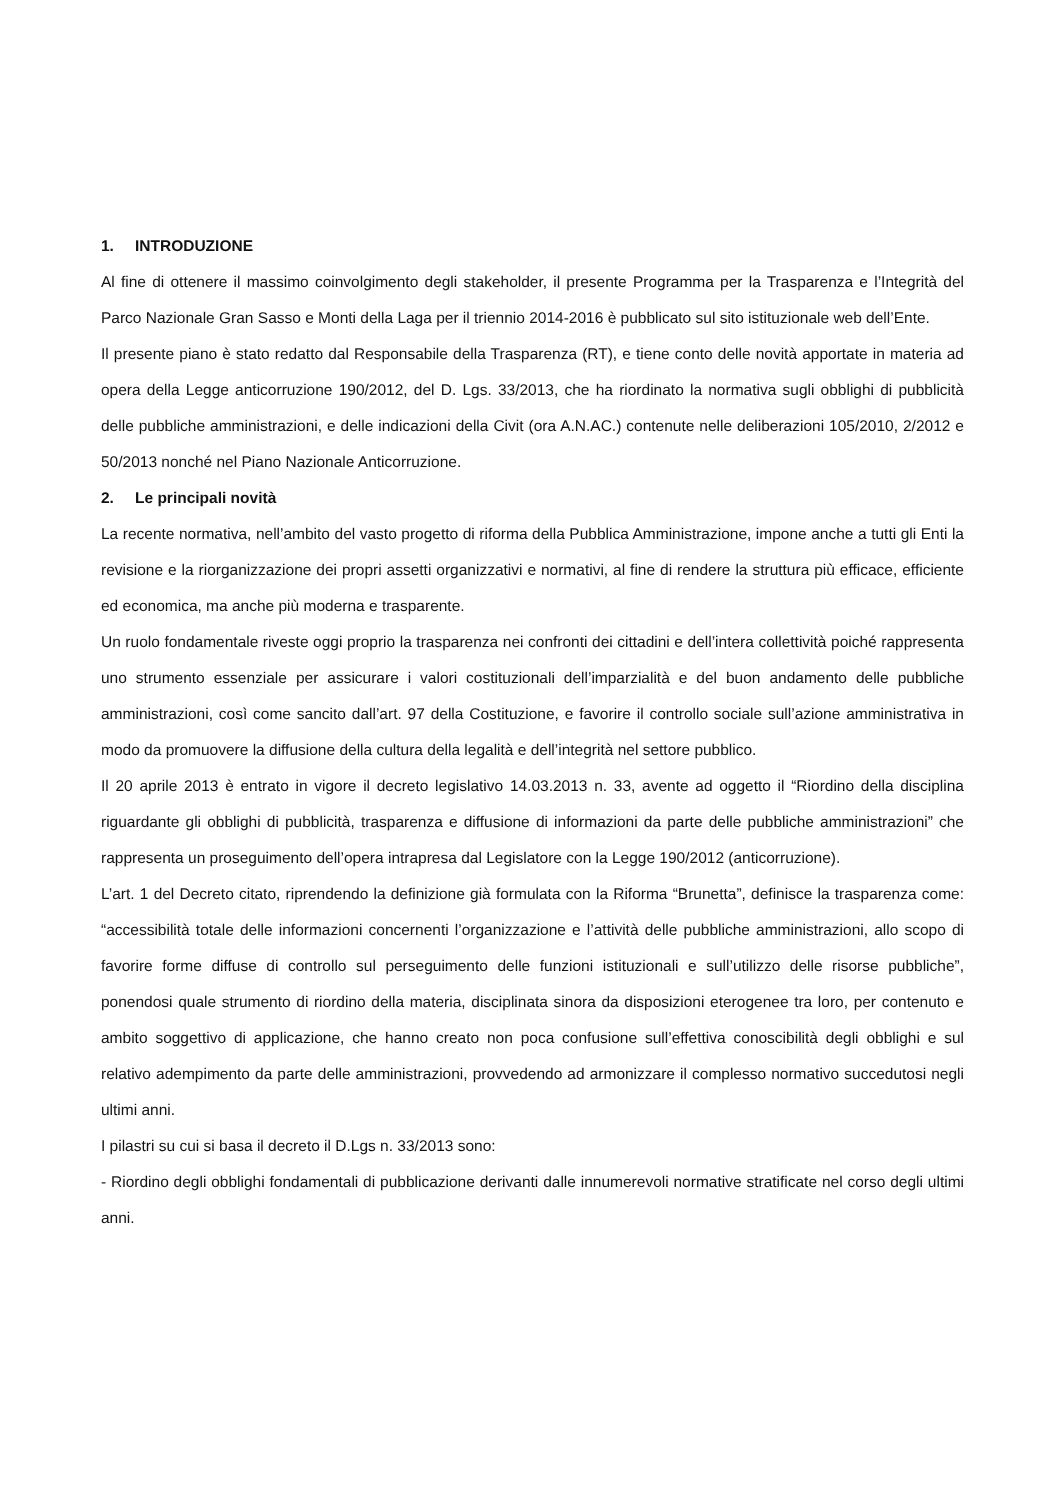1. INTRODUZIONE
Al fine di ottenere il massimo coinvolgimento degli stakeholder, il presente Programma per la Trasparenza e l’Integrità del Parco Nazionale Gran Sasso e Monti della Laga per il triennio 2014-2016 è pubblicato sul sito istituzionale web dell’Ente.
Il presente piano è stato redatto dal Responsabile della Trasparenza (RT), e tiene conto delle novità apportate in materia ad opera della Legge anticorruzione 190/2012, del D. Lgs. 33/2013, che ha riordinato la normativa sugli obblighi di pubblicità delle pubbliche amministrazioni, e delle indicazioni della Civit (ora A.N.AC.) contenute nelle deliberazioni 105/2010, 2/2012 e 50/2013 nonché nel Piano Nazionale Anticorruzione.
2. Le principali novità
La recente normativa, nell’ambito del vasto progetto di riforma della Pubblica Amministrazione, impone anche a tutti gli Enti la revisione e la riorganizzazione dei propri assetti organizzativi e normativi, al fine di rendere la struttura più efficace, efficiente ed economica, ma anche più moderna e trasparente.
Un ruolo fondamentale riveste oggi proprio la trasparenza nei confronti dei cittadini e dell’intera collettività poiché rappresenta uno strumento essenziale per assicurare i valori costituzionali dell’imparzialità e del buon andamento delle pubbliche amministrazioni, così come sancito dall’art. 97 della Costituzione, e favorire il controllo sociale sull’azione amministrativa in modo da promuovere la diffusione della cultura della legalità e dell’integrità nel settore pubblico.
Il 20 aprile 2013 è entrato in vigore il decreto legislativo 14.03.2013 n. 33, avente ad oggetto il “Riordino della disciplina riguardante gli obblighi di pubblicità, trasparenza e diffusione di informazioni da parte delle pubbliche amministrazioni” che rappresenta un proseguimento dell’opera intrapresa dal Legislatore con la Legge 190/2012 (anticorruzione).
L’art. 1 del Decreto citato, riprendendo la definizione già formulata con la Riforma “Brunetta”, definisce la trasparenza come: “accessibilità totale delle informazioni concernenti l’organizzazione e l’attività delle pubbliche amministrazioni, allo scopo di favorire forme diffuse di controllo sul perseguimento delle funzioni istituzionali e sull’utilizzo delle risorse pubbliche”, ponendosi quale strumento di riordino della materia, disciplinata sinora da disposizioni eterogenee tra loro, per contenuto e ambito soggettivo di applicazione, che hanno creato non poca confusione sull’effettiva conoscibilità degli obblighi e sul relativo adempimento da parte delle amministrazioni, provvedendo ad armonizzare il complesso normativo succedutosi negli ultimi anni.
I pilastri su cui si basa il decreto il D.Lgs n. 33/2013 sono:
- Riordino degli obblighi fondamentali di pubblicazione derivanti dalle innumerevoli normative stratificate nel corso degli ultimi anni.